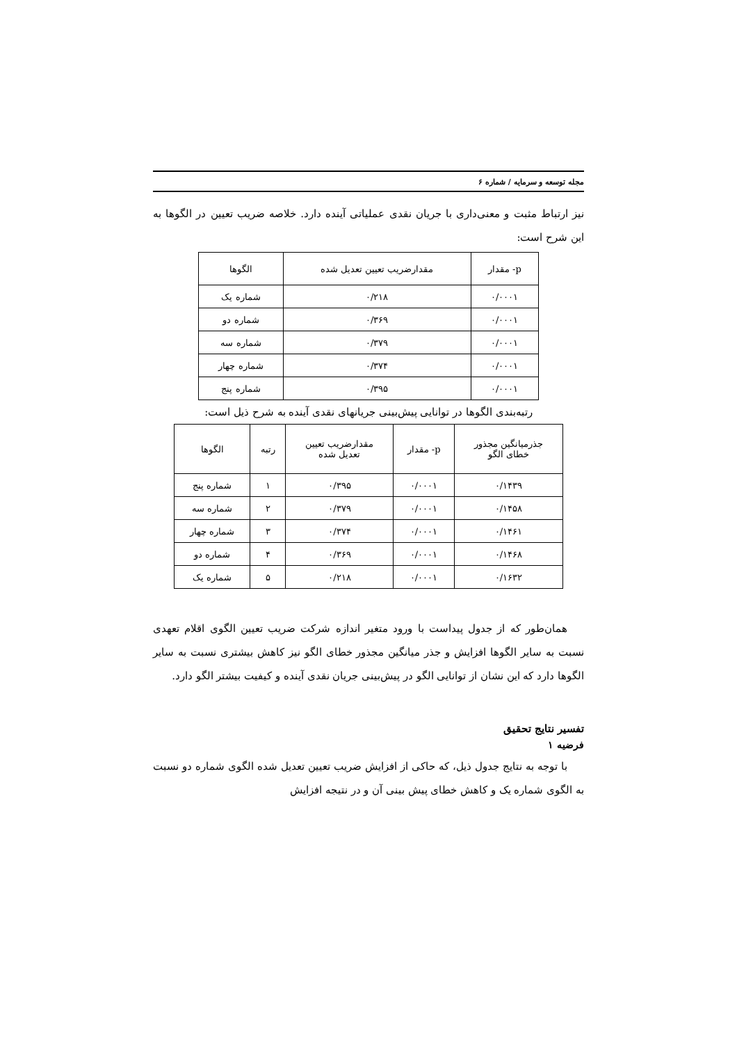مجله توسعه و سرمایه / شماره ۶
نیز ارتباط مثبت و معنی‌داری با جریان نقدی عملیاتی آینده دارد. خلاصه ضریب تعیین در الگوها به این شرح است:
| p- مقدار | مقدارضریب تعیین تعدیل شده | الگوها |
| --- | --- | --- |
| ۰/۰۰۰۱ | ۰/۲۱۸ | شماره یک |
| ۰/۰۰۰۱ | ۰/۳۶۹ | شماره دو |
| ۰/۰۰۰۱ | ۰/۳۷۹ | شماره سه |
| ۰/۰۰۰۱ | ۰/۳۷۴ | شماره چهار |
| ۰/۰۰۰۱ | ۰/۳۹۵ | شماره پنج |
رتبه‌بندی الگوها در توانایی پیش‌بینی جریانهای نقدی آینده به شرح ذیل است:
| جذرمیانگین مجذور خطای الگو | p- مقدار | مقدارضریب تعیین تعدیل شده | رتبه | الگوها |
| --- | --- | --- | --- | --- |
| ۰/۱۴۳۹ | ۰/۰۰۰۱ | ۰/۳۹۵ | ۱ | شماره پنج |
| ۰/۱۴۵۸ | ۰/۰۰۰۱ | ۰/۳۷۹ | ۲ | شماره سه |
| ۰/۱۴۶۱ | ۰/۰۰۰۱ | ۰/۳۷۴ | ۳ | شماره چهار |
| ۰/۱۴۶۸ | ۰/۰۰۰۱ | ۰/۳۶۹ | ۴ | شماره دو |
| ۰/۱۶۳۲ | ۰/۰۰۰۱ | ۰/۲۱۸ | ۵ | شماره یک |
همان‌طور که از جدول پیداست با ورود متغیر اندازه شرکت ضریب تعیین الگوی اقلام تعهدی نسبت به سایر الگوها افزایش و جذر میانگین مجذور خطای الگو نیز کاهش بیشتری نسبت به سایر الگوها دارد که این نشان از توانایی الگو در پیش‌بینی جریان نقدی آینده و کیفیت بیشتر الگو دارد.
تفسیر نتایج تحقیق
فرضیه ۱
با توجه به نتایج جدول ذیل، که حاکی از افزایش ضریب تعیین تعدیل شده الگوی شماره دو نسبت به الگوی شماره یک و کاهش خطای پیش بینی آن و در نتیجه افزایش